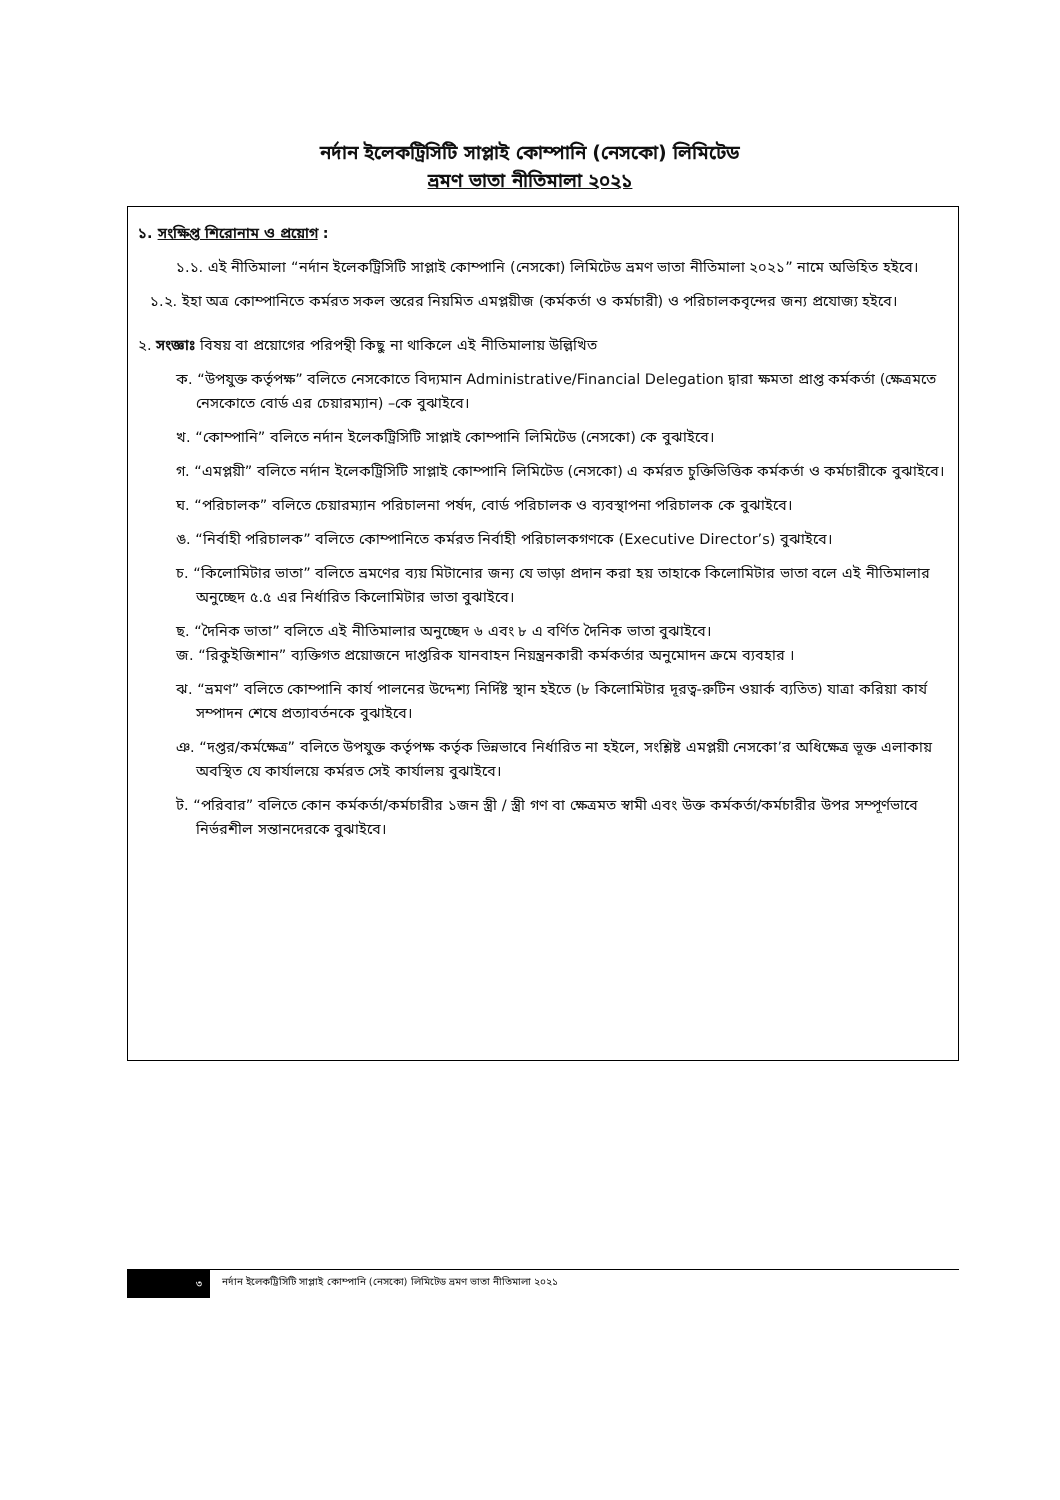নর্দান ইলেকট্রিসিটি সাপ্লাই কোম্পানি (নেসকো) লিমিটেড
ভ্রমণ ভাতা নীতিমালা ২০২১
১. সংক্ষিপ্ত শিরোনাম ও প্রয়োগ :
১.১. এই নীতিমালা “নর্দান ইলেকট্রিসিটি সাপ্লাই কোম্পানি (নেসকো) লিমিটেড ভ্রমণ ভাতা নীতিমালা ২০২১” নামে অভিহিত হইবে।
১.২. ইহা অত্র কোম্পানিতে কর্মরত সকল স্তরের নিয়মিত এমপ্লয়ীজ (কর্মকর্তা ও কর্মচারী) ও পরিচালকবৃন্দের জন্য প্রযোজ্য হইবে।
২. সংজ্ঞাঃ বিষয় বা প্রয়োগের পরিপন্থী কিছু না থাকিলে এই নীতিমালায় উল্লিখিত
ক. “উপযুক্ত কর্তৃপক্ষ” বলিতে নেসকোতে বিদ্যমান Administrative/Financial Delegation দ্বারা ক্ষমতা প্রাপ্ত কর্মকর্তা (ক্ষেত্রমতে নেসকোতে বোর্ড এর চেয়ারম্যান) –কে বুঝাইবে।
খ. “কোম্পানি” বলিতে নর্দান ইলেকট্রিসিটি সাপ্লাই কোম্পানি লিমিটেড (নেসকো) কে বুঝাইবে।
গ. “এমপ্লয়ী” বলিতে নর্দান ইলেকট্রিসিটি সাপ্লাই কোম্পানি লিমিটেড (নেসকো) এ কর্মরত চুক্তিভিত্তিক কর্মকর্তা ও কর্মচারীকে বুঝাইবে।
ঘ. “পরিচালক” বলিতে চেয়ারম্যান পরিচালনা পর্ষদ, বোর্ড পরিচালক ও ব্যবস্থাপনা পরিচালক কে বুঝাইবে।
ঙ. “নির্বাহী পরিচালক” বলিতে কোম্পানিতে কর্মরত নির্বাহী পরিচালকগণকে (Executive Director’s) বুঝাইবে।
চ. “কিলোমিটার ভাতা” বলিতে ভ্রমণের ব্যয় মিটানোর জন্য যে ভাড়া প্রদান করা হয় তাহাকে কিলোমিটার ভাতা বলে এই নীতিমালার অনুচ্ছেদ ৫.৫ এর নির্ধারিত কিলোমিটার ভাতা বুঝাইবে।
ছ. “দৈনিক ভাতা” বলিতে এই নীতিমালার অনুচ্ছেদ ৬ এবং ৮ এ বর্ণিত দৈনিক ভাতা বুঝাইবে।
জ. “রিকুইজিশান” ব্যক্তিগত প্রয়োজনে দাপ্তরিক যানবাহন নিয়ন্ত্রনকারী কর্মকর্তার অনুমোদন ক্রমে ব্যবহার ।
ঝ. “ভ্রমণ” বলিতে কোম্পানি কার্য পালনের উদ্দেশ্য নির্দিষ্ট স্থান হইতে (৮ কিলোমিটার দূরত্ব-রুটিন ওয়ার্ক ব্যতিত) যাত্রা করিয়া কার্য সম্পাদন শেষে প্রত্যাবর্তনকে বুঝাইবে।
ঞ. “দপ্তর/কর্মক্ষেত্র” বলিতে উপযুক্ত কর্তৃপক্ষ কর্তৃক ভিন্নভাবে নির্ধারিত না হইলে, সংশ্লিষ্ট এমপ্লয়ী নেসকো’র অধিক্ষেত্র ভূক্ত এলাকায় অবস্থিত যে কার্যালয়ে কর্মরত সেই কার্যালয় বুঝাইবে।
ট. “পরিবার” বলিতে কোন কর্মকর্তা/কর্মচারীর ১জন স্ত্রী / স্ত্রী গণ বা ক্ষেত্রমত স্বামী এবং উক্ত কর্মকর্তা/কর্মচারীর উপর সম্পূর্ণভাবে নির্ভরশীল সন্তানদেরকে বুঝাইবে।
৩
নর্দান ইলেকট্রিসিটি সাপ্লাই কোম্পানি (নেসকো) লিমিটেড ভ্রমণ ভাতা নীতিমালা ২০২১